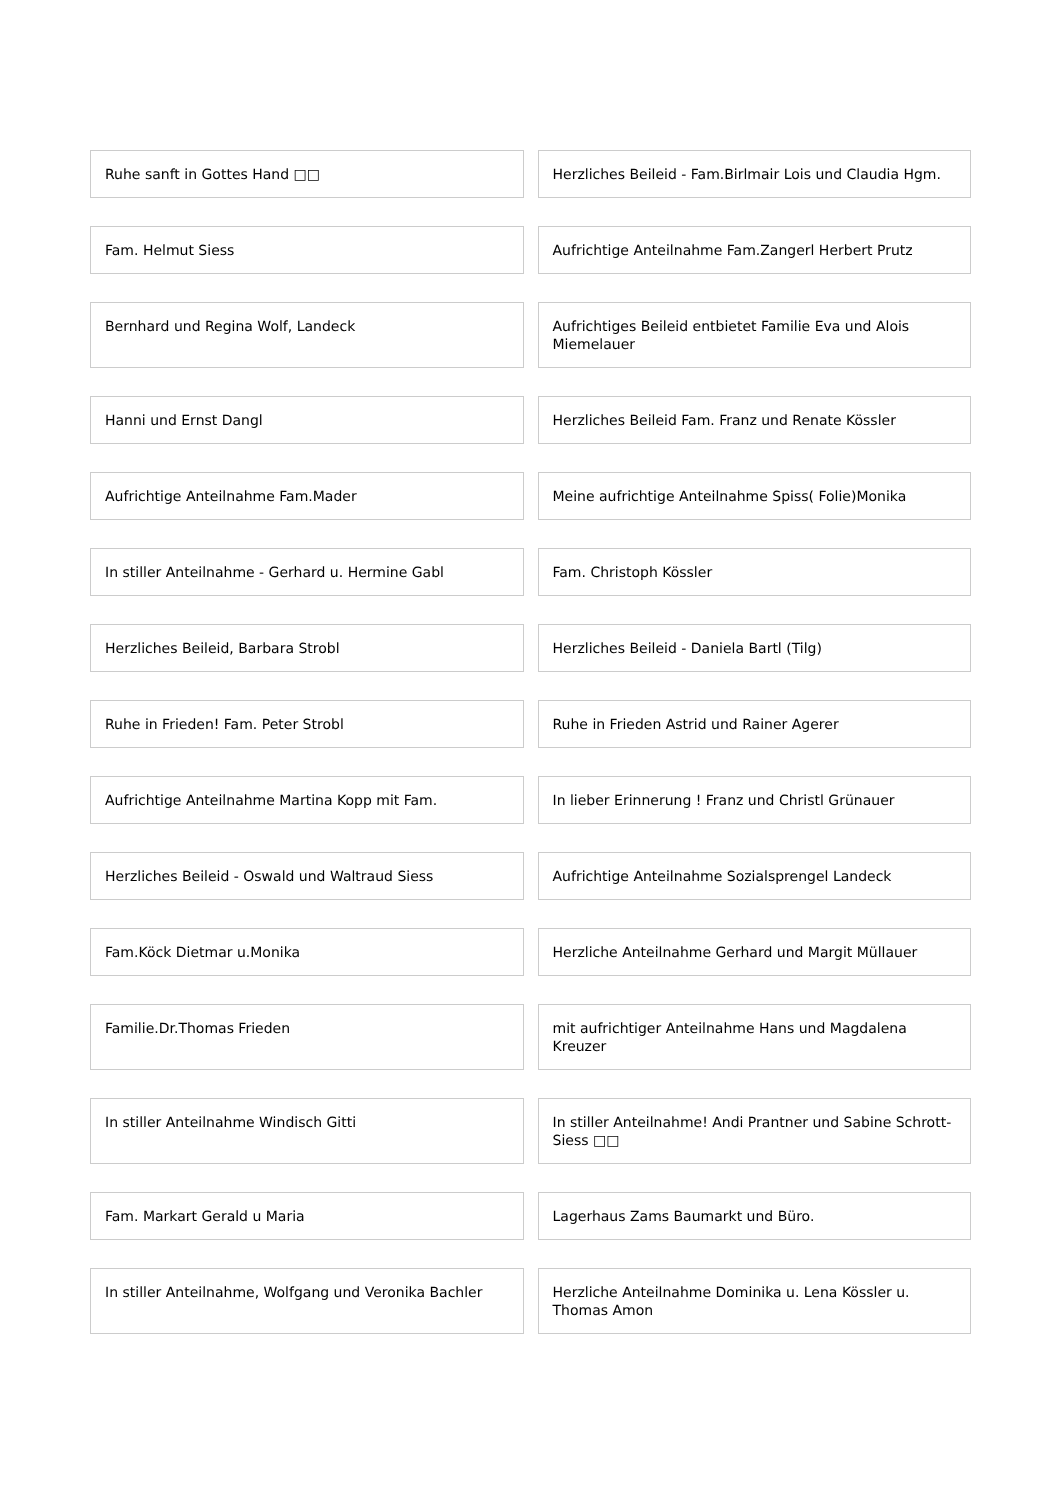Ruhe sanft in Gottes Hand □□ Herzliches Beileid - Fam.Birlmair Lois und Claudia Hgm.
Fam. Helmut Siess Aufrichtige Anteilnahme Fam.Zangerl Herbert Prutz
Bernhard und Regina Wolf, Landeck
Aufrichtiges Beileid entbietet Familie Eva und Alois Miemelauer
Hanni und Ernst Dangl Herzliches Beileid Fam. Franz und Renate Kössler
Aufrichtige Anteilnahme Fam.Mader
Meine aufrichtige Anteilnahme Spiss( Folie)Monika
In stiller Anteilnahme - Gerhard u. Hermine Gabl
Fam. Christoph Kössler
Herzliches Beileid, Barbara Strobl
Herzliches Beileid - Daniela Bartl (Tilg)
Ruhe in Frieden! Fam. Peter Strobl
Ruhe in Frieden Astrid und Rainer Agerer
Aufrichtige Anteilnahme Martina Kopp mit Fam.
In lieber Erinnerung ! Franz und Christl Grünauer
Herzliches Beileid - Oswald und Waltraud Siess
Aufrichtige Anteilnahme Sozialsprengel Landeck
Fam.Köck Dietmar u.Monika Herzliche Anteilnahme Gerhard und Margit Müllauer
Familie.Dr.Thomas Frieden mit aufrichtiger Anteilnahme Hans und Magdalena Kreuzer
In stiller Anteilnahme Windisch Gitti
In stiller Anteilnahme! Andi Prantner und Sabine Schrott-Siess □□
Fam. Markart Gerald u Maria Lagerhaus Zams Baumarkt und Büro.
In stiller Anteilnahme, Wolfgang und Veronika Bachler
Herzliche Anteilnahme Dominika u. Lena Kössler u. Thomas Amon